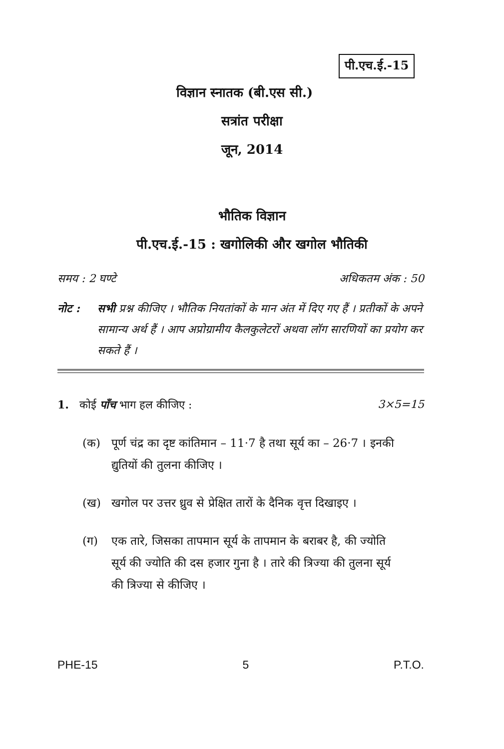पी.एच.ई.-15
विज्ञान स्नातक (बी.एस सी.)
सत्रांत परीक्षा
जून, 2014
भौतिक विज्ञान
पी.एच.ई.-15 : खगोलिकी और खगोल भौतिकी
समय : 2 घण्टे अधिकतम अंक : 50
नोट : सभी प्रश्न कीजिए । भौतिक नियतांकों के मान अंत में दिए गए हैं । प्रतीकों के अपने सामान्य अर्थ हैं । आप अप्रोग्रामीय कैलकुलेटरों अथवा लॉग सारणियों का प्रयोग कर सकते हैं ।
1. कोई पाँच भाग हल कीजिए : 3×5=15
(क) पूर्ण चंद्र का दृष्ट कांतिमान – 11·7 है तथा सूर्य का – 26·7 । इनकी द्युतियों की तुलना कीजिए ।
(ख) खगोल पर उत्तर ध्रुव से प्रेक्षित तारों के दैनिक वृत्त दिखाइए ।
(ग) एक तारे, जिसका तापमान सूर्य के तापमान के बराबर है, की ज्योति सूर्य की ज्योति की दस हजार गुना है । तारे की त्रिज्या की तुलना सूर्य की त्रिज्या से कीजिए ।
PHE-15 5 P.T.O.